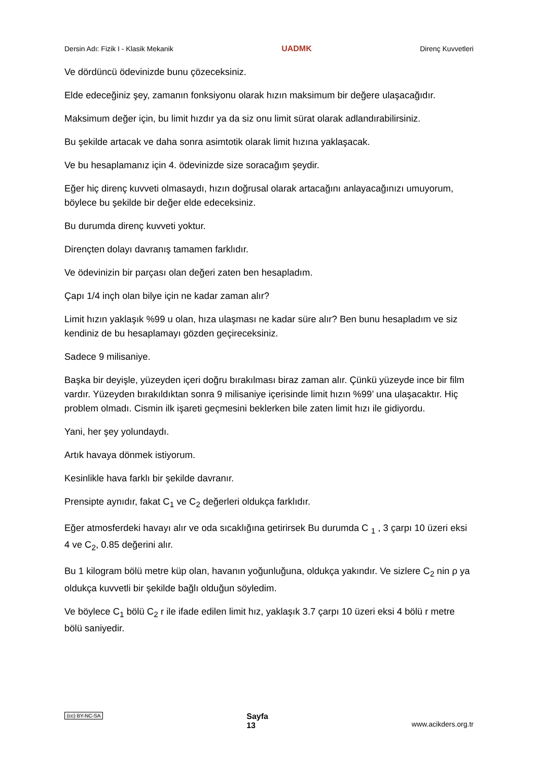Dersin Adı: Fizik I - Klasik Mekanik UADMK Direnç Kuvvetleri
Ve dördüncü ödevinizde bunu çözeceksiniz.
Elde edeceğiniz şey, zamanın fonksiyonu olarak hızın maksimum bir değere ulaşacağıdır.
Maksimum değer için, bu limit hızdır ya da siz onu limit sürat olarak adlandırabilirsiniz.
Bu şekilde artacak ve daha sonra asimtotik olarak limit hızına yaklaşacak.
Ve bu hesaplamanız için 4. ödevinizde size soracağım şeydir.
Eğer hiç direnç kuvveti olmasaydı, hızın doğrusal olarak artacağını anlayacağınızı umuyorum, böylece bu şekilde bir değer elde edeceksiniz.
Bu durumda direnç kuvveti yoktur.
Dirençten dolayı davranış tamamen farklıdır.
Ve ödevinizin bir parçası olan değeri zaten ben hesapladım.
Çapı 1/4 inçh olan bilye için ne kadar zaman alır?
Limit hızın yaklaşık %99 u olan, hıza ulaşması ne kadar süre alır? Ben bunu hesapladım ve siz kendiniz de bu hesaplamayı gözden geçireceksiniz.
Sadece 9 milisaniye.
Başka bir deyişle, yüzeyden içeri doğru bırakılması biraz zaman alır. Çünkü yüzeyde ince bir film vardır. Yüzeyden bırakıldıktan sonra 9 milisaniye içerisinde limit hızın %99’ una ulaşacaktır. Hiç problem olmadı. Cismin ilk işareti geçmesini beklerken bile zaten limit hızı ile gidiyordu.
Yani, her şey yolundaydı.
Artık havaya dönmek istiyorum.
Kesinlikle hava farklı bir şekilde davranır.
Prensipte aynıdır, fakat C<sub>1</sub> ve C<sub>2</sub> değerleri oldukça farklıdır.
Eğer atmosferdeki havayı alır ve oda sıcaklığına getirirsek Bu durumda C <sub>1</sub> , 3 çarpı 10 üzeri eksi 4 ve C<sub>2</sub>, 0.85 değerini alır.
Bu 1 kilogram bölü metre küp olan, havanın yoğunluğuna, oldukça yakındır. Ve sizlere C<sub>2</sub> nin ρ ya oldukça kuvvetli bir şekilde bağlı olduğun söyledim.
Ve böylece C<sub>1</sub> bölü C<sub>2</sub> r ile ifade edilen limit hız, yaklaşık 3.7 çarpı 10 üzeri eksi 4 bölü r metre bölü saniyedir.
(cc) BY-NC-SA Sayfa
13 www.acikders.org.tr